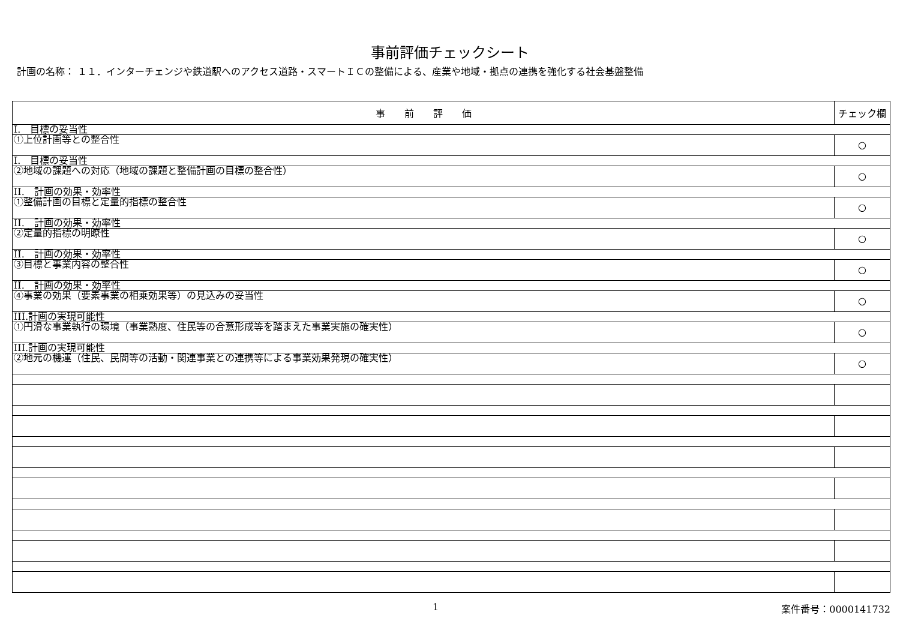事前評価チェックシート
計画の名称： １１．インターチェンジや鉄道駅へのアクセス道路・スマートＩＣの整備による、産業や地域・拠点の連携を強化する社会基盤整備
| 事 前 評 価 | チェック欄 |
| --- | --- |
| I. 目標の妥当性 | |
| ①上位計画等との整合性 | ○ |
| I. 目標の妥当性 | |
| ②地域の課題への対応（地域の課題と整備計画の目標の整合性） | ○ |
| II. 計画の効果・効率性 | |
| ①整備計画の目標と定量的指標の整合性 | ○ |
| II. 計画の効果・効率性 | |
| ②定量的指標の明瞭性 | ○ |
| II. 計画の効果・効率性 | |
| ③目標と事業内容の整合性 | ○ |
| II. 計画の効果・効率性 | |
| ④事業の効果（要素事業の相乗効果等）の見込みの妥当性 | ○ |
| III.計画の実現可能性 | |
| ①円滑な事業執行の環境（事業熟度、住民等の合意形成等を踏まえた事業実施の確実性） | ○ |
| III.計画の実現可能性 | |
| ②地元の機運（住民、民間等の活動・関連事業との連携等による事業効果発現の確実性） | ○ |
1 案件番号：0000141732